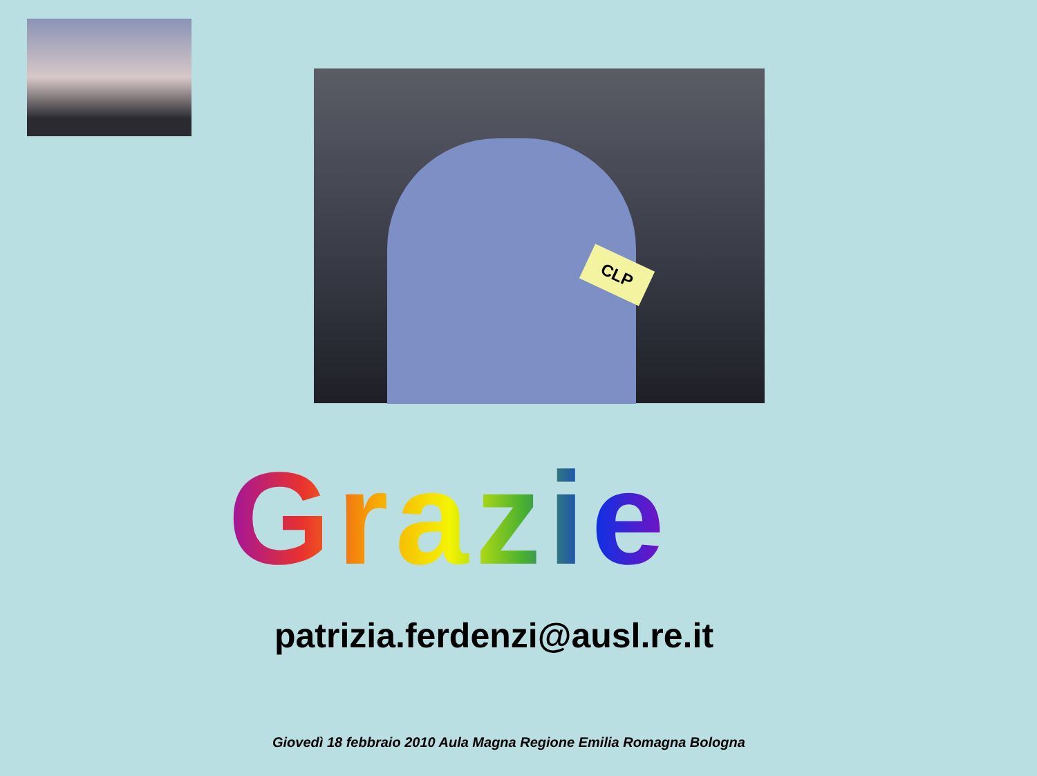CLP
Grazie
patrizia.ferdenzi@ausl.re.it
Giovedì 18 febbraio 2010 Aula Magna Regione Emilia Romagna Bologna